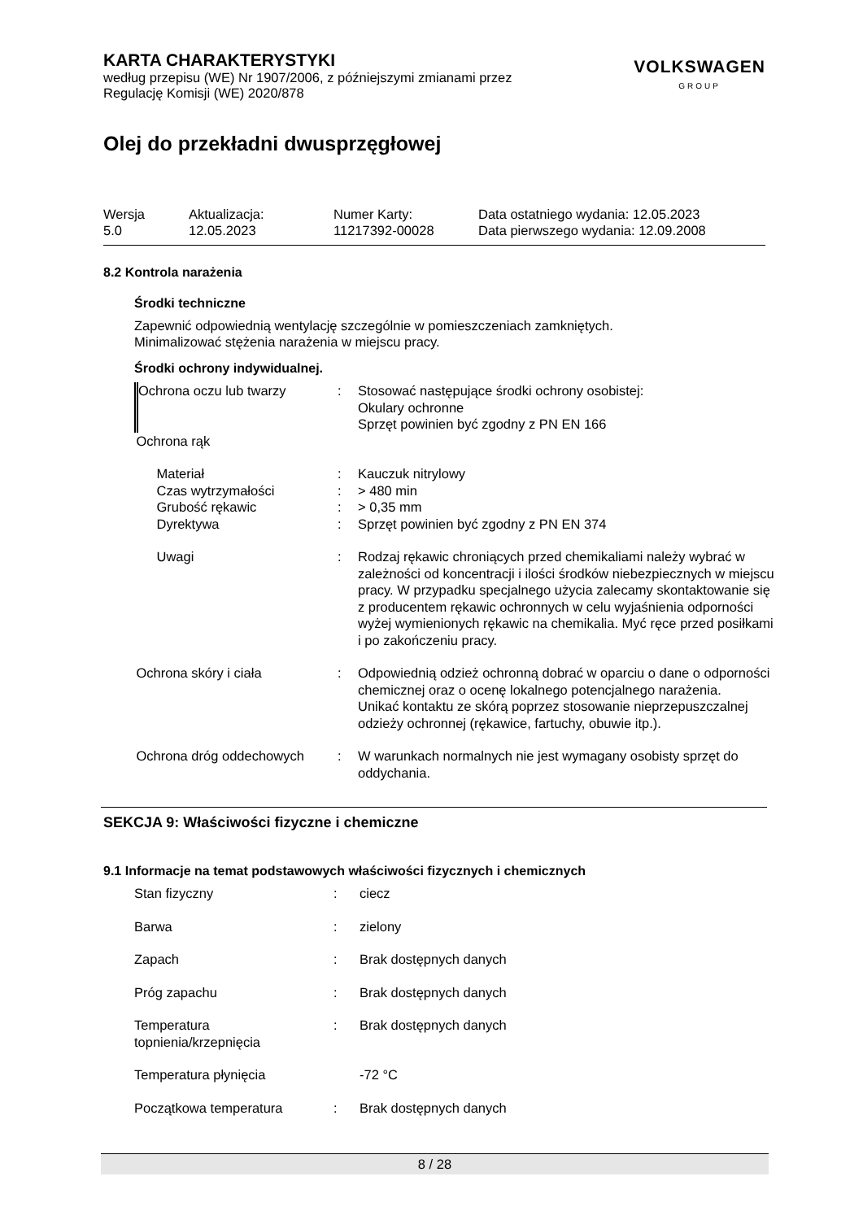KARTA CHARAKTERYSTYKI
według przepisu (WE) Nr 1907/2006, z późniejszymi zmianami przez
Regulację Komisji (WE) 2020/878
VOLKSWAGEN
GROUP
Olej do przekładni dwusprzęgłowej
| Wersja 5.0 | Aktualizacja: 12.05.2023 | Numer Karty: 11217392-00028 | Data ostatniego wydania: 12.05.2023 Data pierwszego wydania: 12.09.2008 |
8.2 Kontrola narażenia
Środki techniczne
Zapewnić odpowiednią wentylację szczególnie w pomieszczeniach zamkniętych.
Minimalizować stężenia narażenia w miejscu pracy.
Środki ochrony indywidualnej.
| Ochrona oczu lub twarzy | : | Stosować następujące środki ochrony osobistej: Okulary ochronne Sprzęt powinien być zgodny z PN EN 166 |
| Ochrona rąk | | |
| Materiał | : | Kauczuk nitrylowy |
| Czas wytrzymałości | : | > 480 min |
| Grubość rękawic | : | > 0,35 mm |
| Dyrektywa | : | Sprzęt powinien być zgodny z PN EN 374 |
| Uwagi | : | Rodzaj rękawic chroniących przed chemikaliami należy wybrać w zależności od koncentracji i ilości środków niebezpiecznych w miejscu pracy. W przypadku specjalnego użycia zalecamy skontaktowanie się z producentem rękawic ochronnych w celu wyjaśnienia odporności wyżej wymienionych rękawic na chemikalia. Myć ręce przed posiłkami i po zakończeniu pracy. |
| Ochrona skóry i ciała | : | Odpowiednią odzież ochronną dobrać w oparciu o dane o odporności chemicznej oraz o ocenę lokalnego potencjalnego narażenia. Unikać kontaktu ze skórą poprzez stosowanie nieprzepuszczalnej odzieży ochronnej (rękawice, fartuchy, obuwie itp.). |
| Ochrona dróg oddechowych | : | W warunkach normalnych nie jest wymagany osobisty sprzęt do oddychania. |
SEKCJA 9: Właściwości fizyczne i chemiczne
9.1 Informacje na temat podstawowych właściwości fizycznych i chemicznych
| Stan fizyczny | : | ciecz |
| Barwa | : | zielony |
| Zapach | : | Brak dostępnych danych |
| Próg zapachu | : | Brak dostępnych danych |
| Temperatura topnienia/krzepnięcia | : | Brak dostępnych danych |
| Temperatura płynięcia | | -72 °C |
| Początkowa temperatura | : | Brak dostępnych danych |
8 / 28